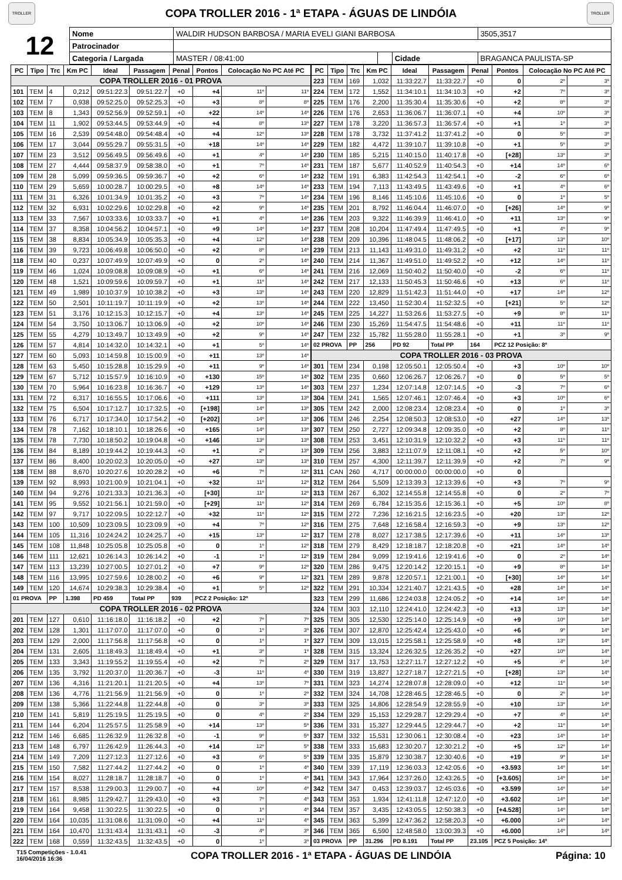TROLLER
COPA TROLLER 2016 - 1ª ETAPA - ÁGUAS DE LINDÓIA
TROLLER
12
| Nome | WALDIR HUDSON BARBOSA / MARIA EVELI GIANI BARBOSA | | | | 3505,3517 |
| Patrocinador | | | | | |
| Categoria / Largada | MASTER / 08:41:00 | | Cidade | BRAGANCA PAULISTA-SP | |
| PC | Tipo | Trc | Km PC | Ideal | Passagem | Penal | Pontos | Colocação No PC Até PC | |
| --- | --- | --- | --- | --- | --- | --- | --- | --- | --- |
| COPA TROLLER 2016 - 01 PROVA | | | | | | | | | |
| 101 | TEM | 4 | 0,212 | 09:51:22.3 | 09:51:22.7 | +0 | +4 | 11º | 11º |
| 102 | TEM | 7 | 0,938 | 09:52:25.0 | 09:52:25.3 | +0 | +3 | 8º | 8º |
| 103 | TEM | 8 | 1,343 | 09:52:56.9 | 09:52:59.1 | +0 | +22 | 14º | 14º |
| 104 | TEM | 11 | 1,902 | 09:53:44.5 | 09:53:44.9 | +0 | +4 | 8º | 13º |
| 105 | TEM | 16 | 2,539 | 09:54:48.0 | 09:54:48.4 | +0 | +4 | 12º | 13º |
| 106 | TEM | 17 | 3,044 | 09:55:29.7 | 09:55:31.5 | +0 | +18 | 14º | 14º |
| 107 | TEM | 23 | 3,512 | 09:56:49.5 | 09:56:49.6 | +0 | +1 | 4º | 14º |
| 108 | TEM | 27 | 4,444 | 09:58:37.9 | 09:58:38.0 | +0 | +1 | 7º | 14º |
| 109 | TEM | 28 | 5,099 | 09:59:36.5 | 09:59:36.7 | +0 | +2 | 6º | 14º |
| 110 | TEM | 29 | 5,659 | 10:00:28.7 | 10:00:29.5 | +0 | +8 | 14º | 14º |
| 111 | TEM | 31 | 6,326 | 10:01:34.9 | 10:01:35.2 | +0 | +3 | 7º | 14º |
| 112 | TEM | 32 | 6,931 | 10:02:29.6 | 10:02:29.8 | +0 | +2 | 9º | 14º |
| 113 | TEM | 33 | 7,567 | 10:03:33.6 | 10:03:33.7 | +0 | +1 | 4º | 14º |
| 114 | TEM | 37 | 8,358 | 10:04:56.2 | 10:04:57.1 | +0 | +9 | 14º | 14º |
| 115 | TEM | 38 | 8,834 | 10:05:34.9 | 10:05:35.3 | +0 | +4 | 12º | 14º |
| 116 | TEM | 39 | 9,723 | 10:06:49.8 | 10:06:50.0 | +0 | +2 | 8º | 14º |
| 118 | TEM | 40 | 0,237 | 10:07:49.9 | 10:07:49.9 | +0 | 0 | 2º | 14º |
| 119 | TEM | 46 | 1,024 | 10:09:08.8 | 10:09:08.9 | +0 | +1 | 6º | 14º |
| 120 | TEM | 48 | 1,521 | 10:09:59.6 | 10:09:59.7 | +0 | +1 | 11º | 14º |
| 121 | TEM | 49 | 1,989 | 10:10:37.9 | 10:10:38.2 | +0 | +3 | 13º | 14º |
| 122 | TEM | 50 | 2,501 | 10:11:19.7 | 10:11:19.9 | +0 | +2 | 13º | 14º |
| 123 | TEM | 51 | 3,176 | 10:12:15.3 | 10:12:15.7 | +0 | +4 | 13º | 14º |
| 124 | TEM | 54 | 3,750 | 10:13:06.7 | 10:13:06.9 | +0 | +2 | 10º | 14º |
| 125 | TEM | 55 | 4,279 | 10:13:49.7 | 10:13:49.9 | +0 | +2 | 9º | 14º |
| 126 | TEM | 57 | 4,814 | 10:14:32.0 | 10:14:32.1 | +0 | +1 | 5º | 14º |
| 127 | TEM | 60 | 5,093 | 10:14:59.8 | 10:15:00.9 | +0 | +11 | 13º | 14º |
| 128 | TEM | 63 | 5,450 | 10:15:28.8 | 10:15:29.9 | +0 | +11 | 9º | 14º |
| 129 | TEM | 67 | 5,712 | 10:15:57.9 | 10:16:10.9 | +0 | +130 | 15º | 14º |
| 130 | TEM | 70 | 5,964 | 10:16:23.8 | 10:16:36.7 | +0 | +129 | 13º | 14º |
| 131 | TEM | 72 | 6,317 | 10:16:55.5 | 10:17:06.6 | +0 | +111 | 13º | 13º |
| 132 | TEM | 75 | 6,504 | 10:17:12.7 | 10:17:32.5 | +0 | [+198] | 14º | 13º |
| 133 | TEM | 76 | 6,717 | 10:17:34.0 | 10:17:54.2 | +0 | [+202] | 14º | 13º |
| 134 | TEM | 78 | 7,162 | 10:18:10.1 | 10:18:26.6 | +0 | +165 | 14º | 13º |
| 135 | TEM | 78 | 7,730 | 10:18:50.2 | 10:19:04.8 | +0 | +146 | 13º | 13º |
| 136 | TEM | 84 | 8,189 | 10:19:44.2 | 10:19:44.3 | +0 | +1 | 2º | 13º |
| 137 | TEM | 86 | 8,400 | 10:20:02.3 | 10:20:05.0 | +0 | +27 | 13º | 13º |
| 138 | TEM | 88 | 8,670 | 10:20:27.6 | 10:20:28.2 | +0 | +6 | 7º | 12º |
| 139 | TEM | 92 | 8,993 | 10:21:00.9 | 10:21:04.1 | +0 | +32 | 11º | 12º |
| 140 | TEM | 94 | 9,276 | 10:21:33.3 | 10:21:36.3 | +0 | [+30] | 11º | 12º |
| 141 | TEM | 95 | 9,552 | 10:21:56.1 | 10:21:59.0 | +0 | [+29] | 11º | 12º |
| 142 | TEM | 97 | 9,717 | 10:22:09.5 | 10:22:12.7 | +0 | +32 | 11º | 12º |
| 143 | TEM | 100 | 10,509 | 10:23:09.5 | 10:23:09.9 | +0 | +4 | 7º | 12º |
| 144 | TEM | 105 | 11,316 | 10:24:24.2 | 10:24:25.7 | +0 | +15 | 13º | 12º |
| 145 | TEM | 108 | 11,848 | 10:25:05.8 | 10:25:05.8 | +0 | 0 | 1º | 12º |
| 146 | TEM | 111 | 12,621 | 10:26:14.3 | 10:26:14.2 | +0 | -1 | 1º | 12º |
| 147 | TEM | 113 | 13,239 | 10:27:00.5 | 10:27:01.2 | +0 | +7 | 9º | 12º |
| 148 | TEM | 116 | 13,995 | 10:27:59.6 | 10:28:00.2 | +0 | +6 | 9º | 12º |
| 149 | TEM | 120 | 14,674 | 10:29:38.3 | 10:29:38.4 | +0 | +1 | 5º | 12º |
| 01 PROVA | | PP | 1.398 | PD 459 | Total PP | 939 | PCZ 2 Posição: 12º | | |
| COPA TROLLER 2016 - 02 PROVA | | | | | | | | | |
| 201 | TEM | 127 | 0,610 | 11:16:18.0 | 11:16:18.2 | +0 | +2 | 7º | 7º |
| 202 | TEM | 128 | 1,301 | 11:17:07.0 | 11:17:07.0 | +0 | 0 | 1º | 3º |
| 203 | TEM | 129 | 2,000 | 11:17:56.8 | 11:17:56.8 | +0 | 0 | 1º | 1º |
| 204 | TEM | 131 | 2,605 | 11:18:49.3 | 11:18:49.4 | +0 | +1 | 3º | 1º |
| 205 | TEM | 133 | 3,343 | 11:19:55.2 | 11:19:55.4 | +0 | +2 | 7º | 2º |
| 206 | TEM | 135 | 3,792 | 11:20:37.0 | 11:20:36.7 | +0 | -3 | 11º | 4º |
| 207 | TEM | 136 | 4,316 | 11:21:20.1 | 11:21:20.5 | +0 | +4 | 13º | 7º |
| 208 | TEM | 136 | 4,776 | 11:21:56.9 | 11:21:56.9 | +0 | 0 | 1º | 2º |
| 209 | TEM | 138 | 5,366 | 11:22:44.8 | 11:22:44.8 | +0 | 0 | 3º | 3º |
| 210 | TEM | 141 | 5,819 | 11:25:19.5 | 11:25:19.5 | +0 | 0 | 4º | 2º |
| 211 | TEM | 144 | 6,204 | 11:25:57.5 | 11:25:58.9 | +0 | +14 | 13º | 5º |
| 212 | TEM | 146 | 6,685 | 11:26:32.9 | 11:26:32.8 | +0 | -1 | 9º | 5º |
| 213 | TEM | 148 | 6,797 | 11:26:42.9 | 11:26:44.3 | +0 | +14 | 12º | 5º |
| 214 | TEM | 149 | 7,209 | 11:27:12.3 | 11:27:12.6 | +0 | +3 | 6º | 5º |
| 215 | TEM | 150 | 7,582 | 11:27:44.2 | 11:27:44.2 | +0 | 0 | 1º | 4º |
| 216 | TEM | 154 | 8,027 | 11:28:18.7 | 11:28:18.7 | +0 | 0 | 1º | 4º |
| 217 | TEM | 157 | 8,538 | 11:29:00.3 | 11:29:00.7 | +0 | +4 | 10º | 4º |
| 218 | TEM | 161 | 8,985 | 11:29:42.7 | 11:29:43.0 | +0 | +3 | 7º | 4º |
| 219 | TEM | 164 | 9,458 | 11:30:22.5 | 11:30:22.5 | +0 | 0 | 1º | 4º |
| 220 | TEM | 164 | 10,035 | 11:31:08.6 | 11:31:09.0 | +0 | +4 | 11º | 4º |
| 221 | TEM | 164 | 10,470 | 11:31:43.4 | 11:31:43.1 | +0 | -3 | 4º | 3º |
| 222 | TEM | 168 | 0,559 | 11:32:43.5 | 11:32:43.5 | +0 | 0 | 1º | 3º |
| PC | Tipo | Trc | Km PC | Ideal | Passagem | Penal | Pontos | Colocação No PC Até PC | |
| --- | --- | --- | --- | --- | --- | --- | --- | --- | --- |
| 223 | TEM | 169 | 1,032 | 11:33:22.7 | 11:33:22.7 | +0 | 0 | 2º | 3º |
| 224 | TEM | 172 | 1,552 | 11:34:10.1 | 11:34:10.3 | +0 | +2 | 7º | 3º |
| 225 | TEM | 176 | 2,200 | 11:35:30.4 | 11:35:30.6 | +0 | +2 | 8º | 3º |
| 226 | TEM | 176 | 2,653 | 11:36:06.7 | 11:36:07.1 | +0 | +4 | 10º | 3º |
| 227 | TEM | 178 | 3,220 | 11:36:57.3 | 11:36:57.4 | +0 | +1 | 1º | 3º |
| 228 | TEM | 178 | 3,732 | 11:37:41.2 | 11:37:41.2 | +0 | 0 | 5º | 3º |
| 229 | TEM | 182 | 4,472 | 11:39:10.7 | 11:39:10.8 | +0 | +1 | 5º | 3º |
| 230 | TEM | 185 | 5,215 | 11:40:15.0 | 11:40:17.8 | +0 | [+28] | 13º | 3º |
| 231 | TEM | 187 | 5,677 | 11:40:52.9 | 11:40:54.3 | +0 | +14 | 14º | 6º |
| 232 | TEM | 191 | 6,383 | 11:42:54.3 | 11:42:54.1 | +0 | -2 | 6º | 6º |
| 233 | TEM | 194 | 7,113 | 11:43:49.5 | 11:43:49.6 | +0 | +1 | 4º | 6º |
| 234 | TEM | 196 | 8,146 | 11:45:10.6 | 11:45:10.6 | +0 | 0 | 1º | 5º |
| 235 | TEM | 201 | 8,792 | 11:46:04.4 | 11:46:07.0 | +0 | [+26] | 14º | 9º |
| 236 | TEM | 203 | 9,322 | 11:46:39.9 | 11:46:41.0 | +0 | +11 | 13º | 9º |
| 237 | TEM | 208 | 10,204 | 11:47:49.4 | 11:47:49.5 | +0 | +1 | 4º | 9º |
| 238 | TEM | 209 | 10,396 | 11:48:04.5 | 11:48:06.2 | +0 | [+17] | 13º | 10º |
| 239 | TEM | 213 | 11,143 | 11:49:31.0 | 11:49:31.2 | +0 | +2 | 11º | 11º |
| 240 | TEM | 214 | 11,367 | 11:49:51.0 | 11:49:52.2 | +0 | +12 | 14º | 11º |
| 241 | TEM | 216 | 12,069 | 11:50:40.2 | 11:50:40.0 | +0 | -2 | 6º | 11º |
| 242 | TEM | 217 | 12,133 | 11:50:45.3 | 11:50:46.6 | +0 | +13 | 6º | 11º |
| 243 | TEM | 220 | 12,829 | 11:51:42.3 | 11:51:44.0 | +0 | +17 | 14º | 12º |
| 244 | TEM | 222 | 13,450 | 11:52:30.4 | 11:52:32.5 | +0 | [+21] | 5º | 12º |
| 245 | TEM | 225 | 14,227 | 11:53:26.6 | 11:53:27.5 | +0 | +9 | 8º | 11º |
| 246 | TEM | 230 | 15,269 | 11:54:47.5 | 11:54:48.6 | +0 | +11 | 11º | 11º |
| 247 | TEM | 232 | 15,782 | 11:55:28.0 | 11:55:28.1 | +0 | +1 | 3º | 9º |
| 02 PROVA | | PP | 256 | PD 92 | Total PP | 164 | PCZ 12 Posição: 8º | | |
| COPA TROLLER 2016 - 03 PROVA | | | | | | | | | |
| 301 | TEM | 234 | 0,198 | 12:05:50.1 | 12:05:50.4 | +0 | +3 | 10º | 10º |
| 302 | TEM | 235 | 0,660 | 12:06:26.7 | 12:06:26.7 | +0 | 0 | 5º | 5º |
| 303 | TEM | 237 | 1,234 | 12:07:14.8 | 12:07:14.5 | +0 | -3 | 7º | 6º |
| 304 | TEM | 241 | 1,565 | 12:07:46.1 | 12:07:46.4 | +0 | +3 | 10º | 6º |
| 305 | TEM | 242 | 2,000 | 12:08:23.4 | 12:08:23.4 | +0 | 0 | 1º | 3º |
| 306 | TEM | 246 | 2,254 | 12:08:50.3 | 12:08:53.0 | +0 | +27 | 14º | 13º |
| 307 | TEM | 250 | 2,727 | 12:09:34.8 | 12:09:35.0 | +0 | +2 | 8º | 11º |
| 308 | TEM | 253 | 3,451 | 12:10:31.9 | 12:10:32.2 | +0 | +3 | 11º | 11º |
| 309 | TEM | 256 | 3,883 | 12:11:07.9 | 12:11:08.1 | +0 | +2 | 5º | 10º |
| 310 | TEM | 257 | 4,300 | 12:11:39.7 | 12:11:39.9 | +0 | +2 | 7º | 9º |
| 311 | CAN | 260 | 4,717 | 00:00:00.0 | 00:00:00.0 | +0 | 0 | | |
| 312 | TEM | 264 | 5,509 | 12:13:39.3 | 12:13:39.6 | +0 | +3 | 7º | 9º |
| 313 | TEM | 267 | 6,302 | 12:14:55.8 | 12:14:55.8 | +0 | 0 | 2º | 7º |
| 314 | TEM | 269 | 6,784 | 12:15:35.6 | 12:15:36.1 | +0 | +5 | 10º | 8º |
| 315 | TEM | 272 | 7,236 | 12:16:21.5 | 12:16:23.5 | +0 | +20 | 13º | 12º |
| 316 | TEM | 275 | 7,648 | 12:16:58.4 | 12:16:59.3 | +0 | +9 | 13º | 12º |
| 317 | TEM | 278 | 8,027 | 12:17:38.5 | 12:17:39.6 | +0 | +11 | 14º | 13º |
| 318 | TEM | 279 | 8,429 | 12:18:18.7 | 12:18:20.8 | +0 | +21 | 14º | 14º |
| 319 | TEM | 284 | 9,099 | 12:19:41.6 | 12:19:41.6 | +0 | 0 | 2º | 14º |
| 320 | TEM | 286 | 9,475 | 12:20:14.2 | 12:20:15.1 | +0 | +9 | 8º | 14º |
| 321 | TEM | 289 | 9,878 | 12:20:57.1 | 12:21:00.1 | +0 | [+30] | 14º | 14º |
| 322 | TEM | 291 | 10,334 | 12:21:40.7 | 12:21:43.5 | +0 | +28 | 14º | 14º |
| 323 | TEM | 299 | 11,686 | 12:24:03.8 | 12:24:05.2 | +0 | +14 | 14º | 14º |
| 324 | TEM | 303 | 12,110 | 12:24:41.0 | 12:24:42.3 | +0 | +13 | 13º | 14º |
| 325 | TEM | 305 | 12,530 | 12:25:14.0 | 12:25:14.9 | +0 | +9 | 10º | 14º |
| 326 | TEM | 307 | 12,870 | 12:25:42.4 | 12:25:43.0 | +0 | +6 | 9º | 14º |
| 327 | TEM | 309 | 13,015 | 12:25:58.1 | 12:25:58.9 | +0 | +8 | 13º | 14º |
| 328 | TEM | 315 | 13,324 | 12:26:32.5 | 12:26:35.2 | +0 | +27 | 10º | 14º |
| 329 | TEM | 317 | 13,753 | 12:27:11.7 | 12:27:12.2 | +0 | +5 | 4º | 14º |
| 330 | TEM | 319 | 13,827 | 12:27:18.7 | 12:27:21.5 | +0 | [+28] | 13º | 14º |
| 331 | TEM | 323 | 14,274 | 12:28:07.8 | 12:28:09.0 | +0 | +12 | 11º | 14º |
| 332 | TEM | 324 | 14,708 | 12:28:46.5 | 12:28:46.5 | +0 | 0 | 2º | 14º |
| 333 | TEM | 325 | 14,806 | 12:28:54.9 | 12:28:55.9 | +0 | +10 | 13º | 14º |
| 334 | TEM | 329 | 15,153 | 12:29:28.7 | 12:29:29.4 | +0 | +7 | 4º | 14º |
| 336 | TEM | 331 | 15,327 | 12:29:44.5 | 12:29:44.7 | +0 | +2 | 11º | 14º |
| 337 | TEM | 332 | 15,531 | 12:30:06.1 | 12:30:08.4 | +0 | +23 | 14º | 14º |
| 338 | TEM | 333 | 15,683 | 12:30:20.7 | 12:30:21.2 | +0 | +5 | 12º | 14º |
| 339 | TEM | 335 | 15,879 | 12:30:38.7 | 12:30:40.6 | +0 | +19 | 9º | 14º |
| 340 | TEM | 339 | 17,119 | 12:36:03.3 | 12:42:05.6 | +0 | +3.593 | 14º | 14º |
| 341 | TEM | 343 | 17,964 | 12:37:26.0 | 12:43:26.5 | +0 | [+3.605] | 14º | 14º |
| 342 | TEM | 347 | 0,453 | 12:39:03.7 | 12:45:03.6 | +0 | +3.599 | 14º | 14º |
| 343 | TEM | 353 | 1,934 | 12:41:11.8 | 12:47:12.0 | +0 | +3.602 | 14º | 14º |
| 344 | TEM | 357 | 3,435 | 12:43:05.5 | 12:50:38.3 | +0 | [+4.528] | 14º | 14º |
| 345 | TEM | 363 | 5,399 | 12:47:36.2 | 12:58:20.3 | +0 | +6.000 | 14º | 14º |
| 346 | TEM | 365 | 6,590 | 12:48:58.0 | 13:00:39.3 | +0 | +6.000 | 14º | 14º |
| 03 PROVA | | PP | 31.296 | PD 8.191 | Total PP | 23.105 | PCZ 5 Posição: 14º | | |
T15 Competições - 1.0.41
16/04/2016 16:36
COPA TROLLER 2016 - 1ª ETAPA - ÁGUAS DE LINDÓIA
Página: 10